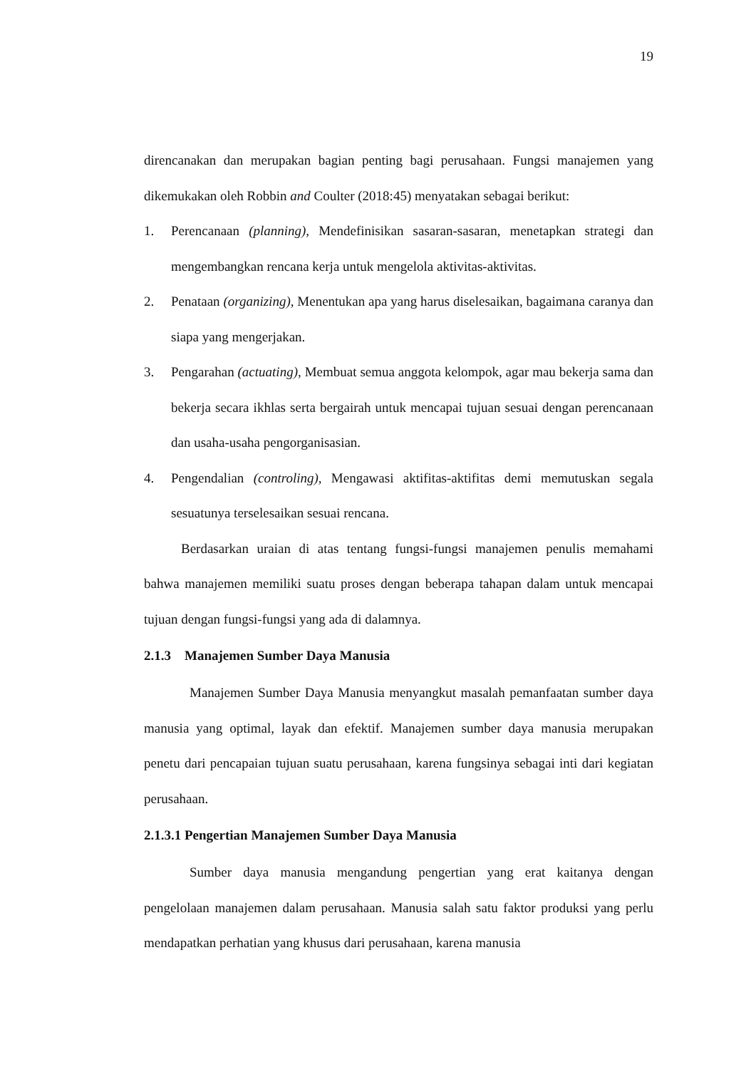19
direncanakan dan merupakan bagian penting bagi perusahaan. Fungsi manajemen yang dikemukakan oleh Robbin and Coulter (2018:45) menyatakan sebagai berikut:
1. Perencanaan (planning), Mendefinisikan sasaran-sasaran, menetapkan strategi dan mengembangkan rencana kerja untuk mengelola aktivitas-aktivitas.
2. Penataan (organizing), Menentukan apa yang harus diselesaikan, bagaimana caranya dan siapa yang mengerjakan.
3. Pengarahan (actuating), Membuat semua anggota kelompok, agar mau bekerja sama dan bekerja secara ikhlas serta bergairah untuk mencapai tujuan sesuai dengan perencanaan dan usaha-usaha pengorganisasian.
4. Pengendalian (controling), Mengawasi aktifitas-aktifitas demi memutuskan segala sesuatunya terselesaikan sesuai rencana.
Berdasarkan uraian di atas tentang fungsi-fungsi manajemen penulis memahami bahwa manajemen memiliki suatu proses dengan beberapa tahapan dalam untuk mencapai tujuan dengan fungsi-fungsi yang ada di dalamnya.
2.1.3 Manajemen Sumber Daya Manusia
Manajemen Sumber Daya Manusia menyangkut masalah pemanfaatan sumber daya manusia yang optimal, layak dan efektif. Manajemen sumber daya manusia merupakan penetu dari pencapaian tujuan suatu perusahaan, karena fungsinya sebagai inti dari kegiatan perusahaan.
2.1.3.1 Pengertian Manajemen Sumber Daya Manusia
Sumber daya manusia mengandung pengertian yang erat kaitanya dengan pengelolaan manajemen dalam perusahaan. Manusia salah satu faktor produksi yang perlu mendapatkan perhatian yang khusus dari perusahaan, karena manusia